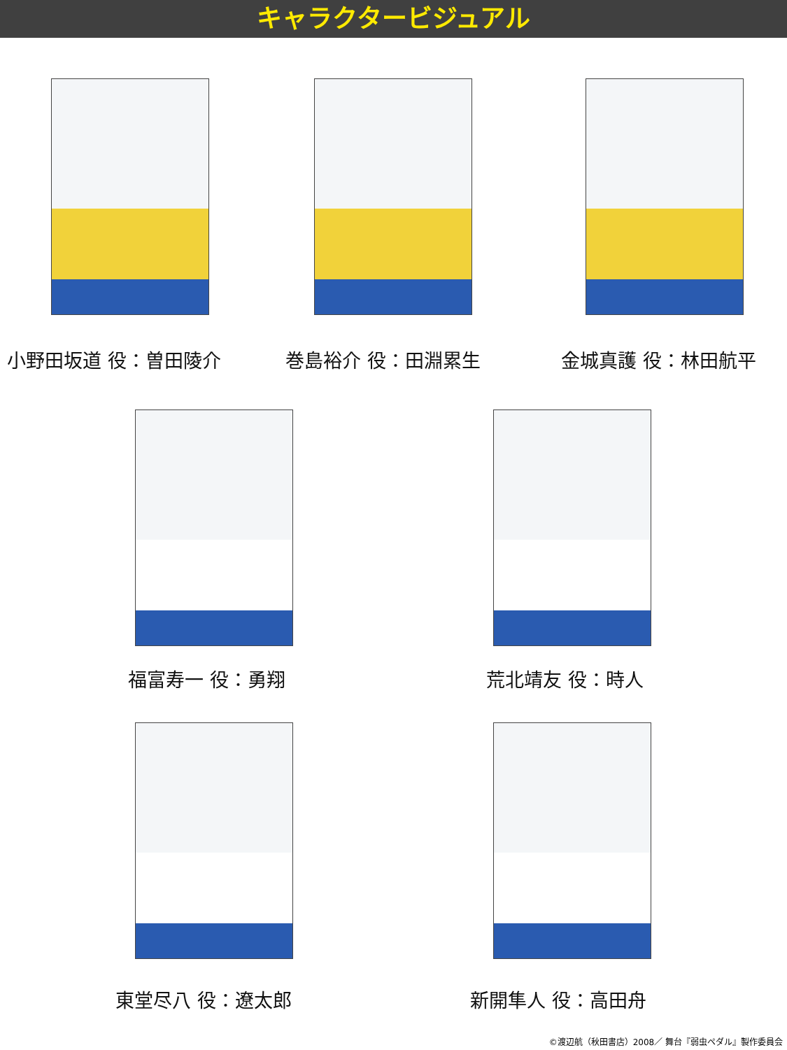キャラクタービジュアル
小野田坂道 役：曽田陵介 巻島裕介 役：田淵累生 金城真護 役：林田航平
福富寿一 役：勇翔 荒北靖友 役：時人
東堂尽八 役：遼太郎 新開隼人 役：高田舟
©渡辺航（秋田書店）2008／ 舞台『弱虫ペダル』製作委員会